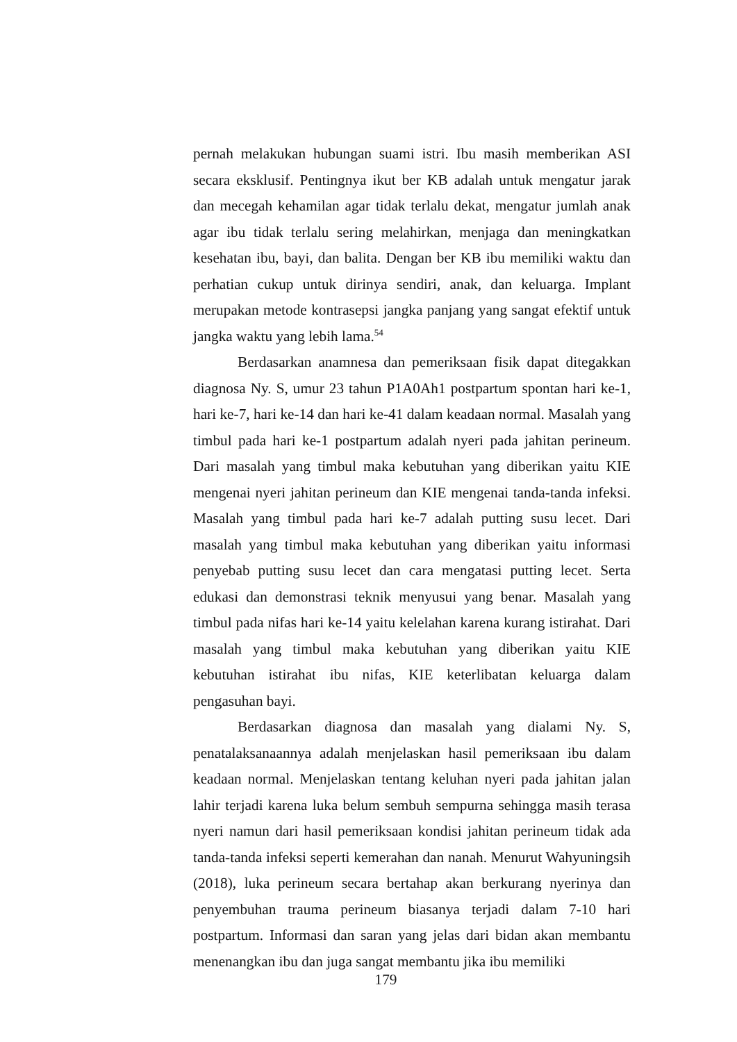pernah melakukan hubungan suami istri. Ibu masih memberikan ASI secara eksklusif. Pentingnya ikut ber KB adalah untuk mengatur jarak dan mecegah kehamilan agar tidak terlalu dekat, mengatur jumlah anak agar ibu tidak terlalu sering melahirkan, menjaga dan meningkatkan kesehatan ibu, bayi, dan balita. Dengan ber KB ibu memiliki waktu dan perhatian cukup untuk dirinya sendiri, anak, dan keluarga. Implant merupakan metode kontrasepsi jangka panjang yang sangat efektif untuk jangka waktu yang lebih lama.<sup>54</sup>
Berdasarkan anamnesa dan pemeriksaan fisik dapat ditegakkan diagnosa Ny. S, umur 23 tahun P1A0Ah1 postpartum spontan hari ke-1, hari ke-7, hari ke-14 dan hari ke-41 dalam keadaan normal. Masalah yang timbul pada hari ke-1 postpartum adalah nyeri pada jahitan perineum. Dari masalah yang timbul maka kebutuhan yang diberikan yaitu KIE mengenai nyeri jahitan perineum dan KIE mengenai tanda-tanda infeksi. Masalah yang timbul pada hari ke-7 adalah putting susu lecet. Dari masalah yang timbul maka kebutuhan yang diberikan yaitu informasi penyebab putting susu lecet dan cara mengatasi putting lecet. Serta edukasi dan demonstrasi teknik menyusui yang benar. Masalah yang timbul pada nifas hari ke-14 yaitu kelelahan karena kurang istirahat. Dari masalah yang timbul maka kebutuhan yang diberikan yaitu KIE kebutuhan istirahat ibu nifas, KIE keterlibatan keluarga dalam pengasuhan bayi.
Berdasarkan diagnosa dan masalah yang dialami Ny. S, penatalaksanaannya adalah menjelaskan hasil pemeriksaan ibu dalam keadaan normal. Menjelaskan tentang keluhan nyeri pada jahitan jalan lahir terjadi karena luka belum sembuh sempurna sehingga masih terasa nyeri namun dari hasil pemeriksaan kondisi jahitan perineum tidak ada tanda-tanda infeksi seperti kemerahan dan nanah. Menurut Wahyuningsih (2018), luka perineum secara bertahap akan berkurang nyerinya dan penyembuhan trauma perineum biasanya terjadi dalam 7-10 hari postpartum. Informasi dan saran yang jelas dari bidan akan membantu menenangkan ibu dan juga sangat membantu jika ibu memiliki
179